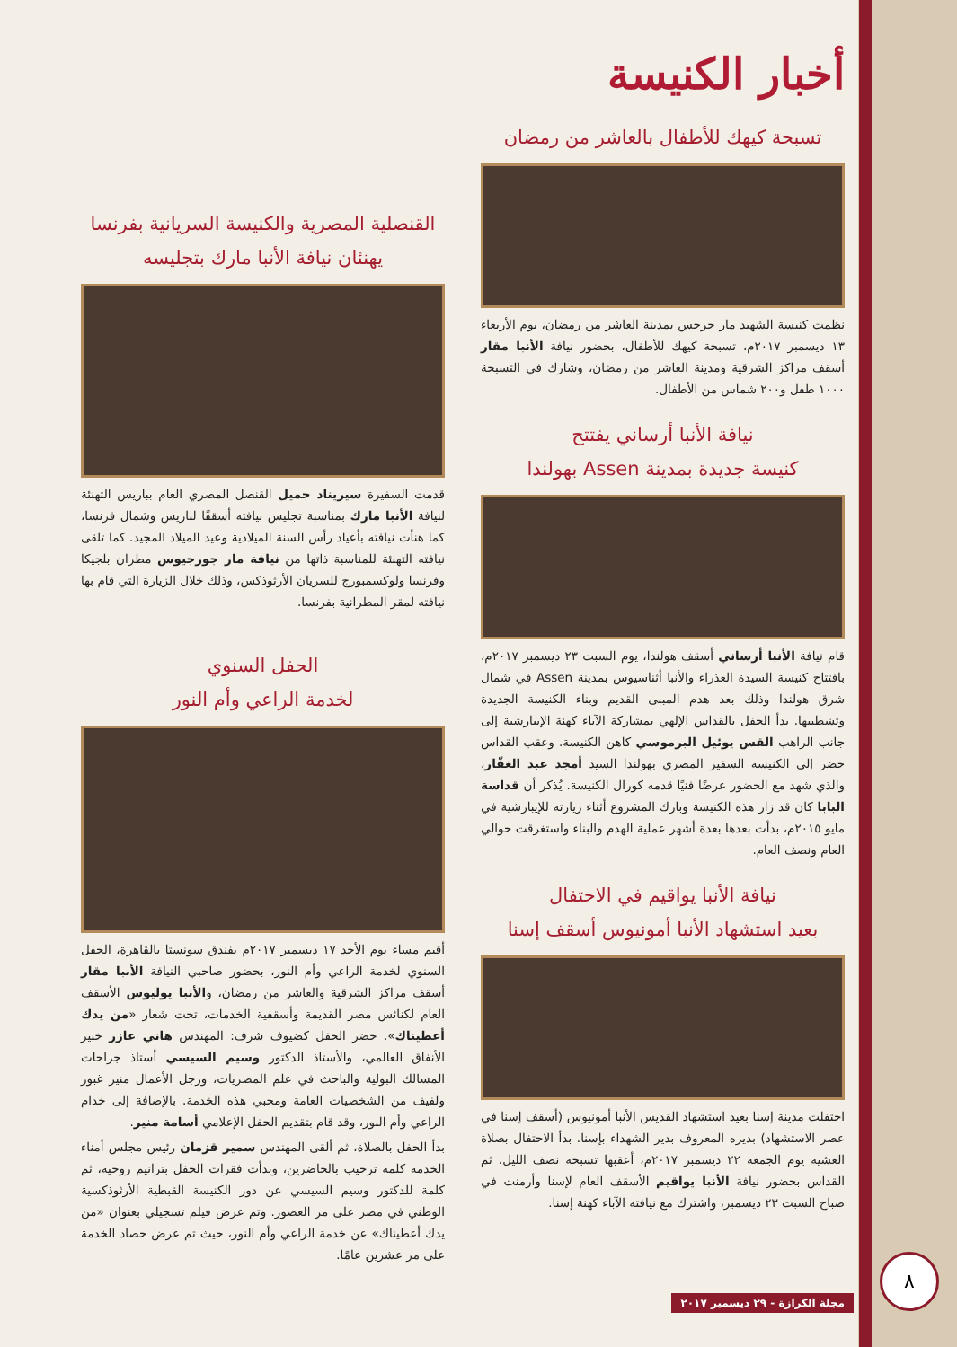أخبار الكنيسة
تسبحة كيهك للأطفال بالعاشر من رمضان
نظمت كنيسة الشهيد مار جرجس بمدينة العاشر من رمضان، يوم الأربعاء ١٣ ديسمبر ٢٠١٧م، تسبحة كيهك للأطفال، بحضور نيافة الأنبا مقار أسقف مراكز الشرقية ومدينة العاشر من رمضان، وشارك في التسبحة ١٠٠٠ طفل و٢٠٠ شماس من الأطفال.
نيافة الأنبا أرساني يفتتح
كنيسة جديدة بمدينة Assen بهولندا
قام نيافة الأنبا أرساني أسقف هولندا، يوم السبت ٢٣ ديسمبر ٢٠١٧م، بافتتاح كنيسة السيدة العذراء والأنبا أثناسيوس بمدينة Assen في شمال شرق هولندا وذلك بعد هدم المبنى القديم وبناء الكنيسة الجديدة وتشطيبها. بدأ الحفل بالقداس الإلهي بمشاركة الآباء كهنة الإيبارشية إلى جانب الراهب القس يوئيل البرموسي كاهن الكنيسة. وعقب القداس حضر إلى الكنيسة السفير المصري بهولندا السيد أمجد عبد الغفّار، والذي شهد مع الحضور عرضًا فنيًا قدمه كورال الكنيسة. يُذكر أن قداسة البابا كان قد زار هذه الكنيسة وبارك المشروع أثناء زيارته للإيبارشية في مايو ٢٠١٥م، بدأت بعدها بعدة أشهر عملية الهدم والبناء واستغرقت حوالي العام ونصف العام.
نيافة الأنبا يواقيم في الاحتفال
بعيد استشهاد الأنبا أمونيوس أسقف إسنا
احتفلت مدينة إسنا بعيد استشهاد القديس الأنبا أمونيوس (أسقف إسنا في عصر الاستشهاد) بديره المعروف بدير الشهداء بإسنا. بدأ الاحتفال بصلاة العشية يوم الجمعة ٢٢ ديسمبر ٢٠١٧م، أعقبها تسبحة نصف الليل، ثم القداس بحضور نيافة الأنبا يواقيم الأسقف العام لإسنا وأرمنت في صباح السبت ٢٣ ديسمبر، واشترك مع نيافته الآباء كهنة إسنا.
القنصلية المصرية والكنيسة السريانية بفرنسا
يهنئان نيافة الأنبا مارك بتجليسه
قدمت السفيرة سيريناد جميل القنصل المصري العام بباريس التهنئة لنيافة الأنبا مارك بمناسبة تجليس نيافته أسقفًا لباريس وشمال فرنسا، كما هنأت نيافته بأعياد رأس السنة الميلادية وعيد الميلاد المجيد. كما تلقى نيافته التهنئة للمناسبة ذاتها من نيافة مار جورجيوس مطران بلجيكا وفرنسا ولوكسمبورج للسريان الأرثوذكس، وذلك خلال الزيارة التي قام بها نيافته لمقر المطرانية بفرنسا.
الحفل السنوي
لخدمة الراعي وأم النور
أقيم مساء يوم الأحد ١٧ ديسمبر ٢٠١٧م بفندق سونستا بالقاهرة، الحفل السنوي لخدمة الراعي وأم النور، بحضور صاحبي النيافة الأنبا مقار أسقف مراكز الشرقية والعاشر من رمضان، والأنبا يوليوس الأسقف العام لكنائس مصر القديمة وأسقفية الخدمات، تحت شعار «من يدك أعطيناك». حضر الحفل كضيوف شرف: المهندس هاني عازر خبير الأنفاق العالمي، والأستاذ الدكتور وسيم السيسي أستاذ جراحات المسالك البولية والباحث في علم المصريات، ورجل الأعمال منير غبور ولفيف من الشخصيات العامة ومحبي هذه الخدمة. بالإضافة إلى خدام الراعي وأم النور، وقد قام بتقديم الحفل الإعلامي أسامة منير.
بدأ الحفل بالصلاة، ثم ألقى المهندس سمير قزمان رئيس مجلس أمناء الخدمة كلمة ترحيب بالحاضرين، وبدأت فقرات الحفل بترانيم روحية، ثم كلمة للدكتور وسيم السيسي عن دور الكنيسة القبطية الأرثوذكسية الوطني في مصر على مر العصور. وتم عرض فيلم تسجيلي بعنوان «من يدك أعطيناك» عن خدمة الراعي وأم النور، حيث تم عرض حصاد الخدمة على مر عشرين عامًا.
مجلة الكرازة - ٢٩ ديسمبر ٢٠١٧ ٨